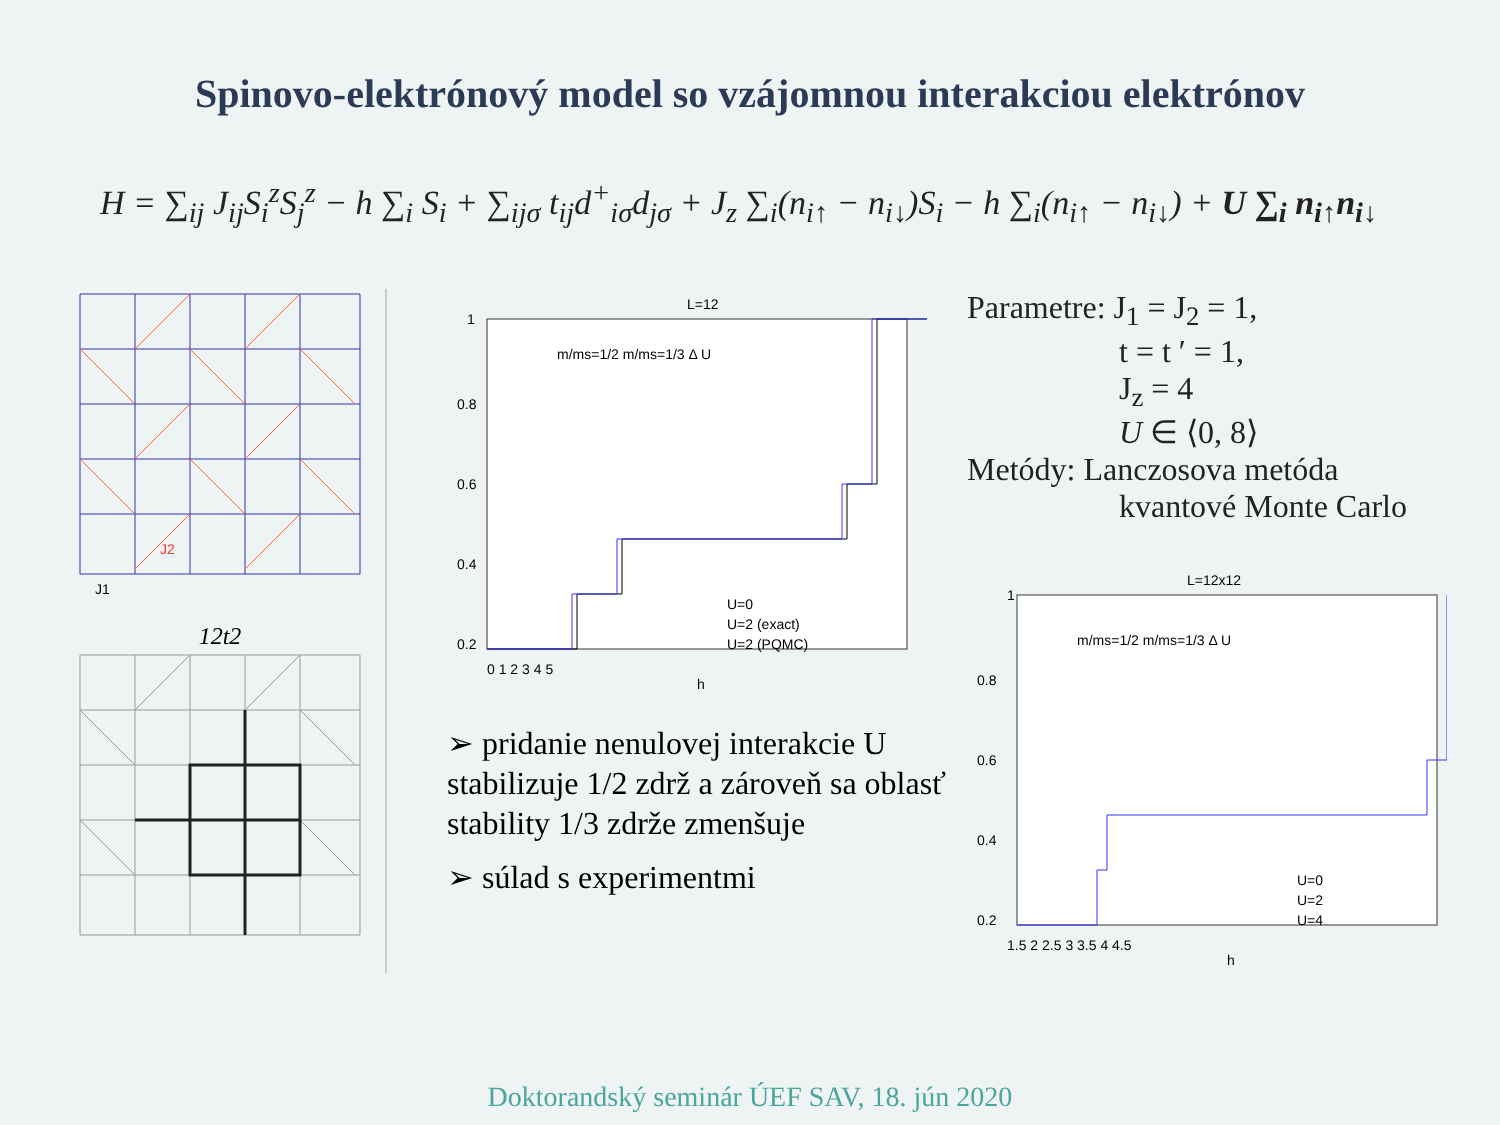Spinovo-elektrónový model so vzájomnou interakciou elektrónov
H = ∑<sub>ij</sub> J<sub>ij</sub>S<sub>i</sub><sup>z</sup>S<sub>j</sub><sup>z</sup> − h ∑<sub>i</sub> S<sub>i</sub> + ∑<sub>ijσ</sub> t<sub>ij</sub>d<sup>+</sup><sub>iσ</sub>d<sub>jσ</sub> + J<sub>z</sub> ∑<sub>i</sub>(n<sub>i↑</sub> − n<sub>i↓</sub>)S<sub>i</sub> − h ∑<sub>i</sub>(n<sub>i↑</sub> − n<sub>i↓</sub>) + U ∑<sub>i</sub> n<sub>i↑</sub>n<sub>i↓</sub>
J2
J1
12t2
L=12
1
0.8
0.6
0.4
0.2
0 1 2 3 4 5
h
U=0
U=2 (exact)
U=2 (PQMC)
m/ms=1/2 m/ms=1/3 Δ U
➢ pridanie nenulovej interakcie U stabilizuje 1/2 zdrž a zároveň sa oblasť stability 1/3 zdrže zmenšuje
➢ súlad s experimentmi
Parametre: J<sub>1</sub> = J<sub>2</sub> = 1,
      t = t ′ = 1,
      J<sub>z</sub> = 4
      U ∈ ⟨0, 8⟩
Metódy: Lanczosova metóda
      kvantové Monte Carlo
L=12x12
1
0.8
0.6
0.4
0.2
1.5 2 2.5 3 3.5 4 4.5
h
U=0
U=2
U=4
m/ms=1/2 m/ms=1/3 Δ U
Doktorandský seminár ÚEF SAV, 18. jún 2020